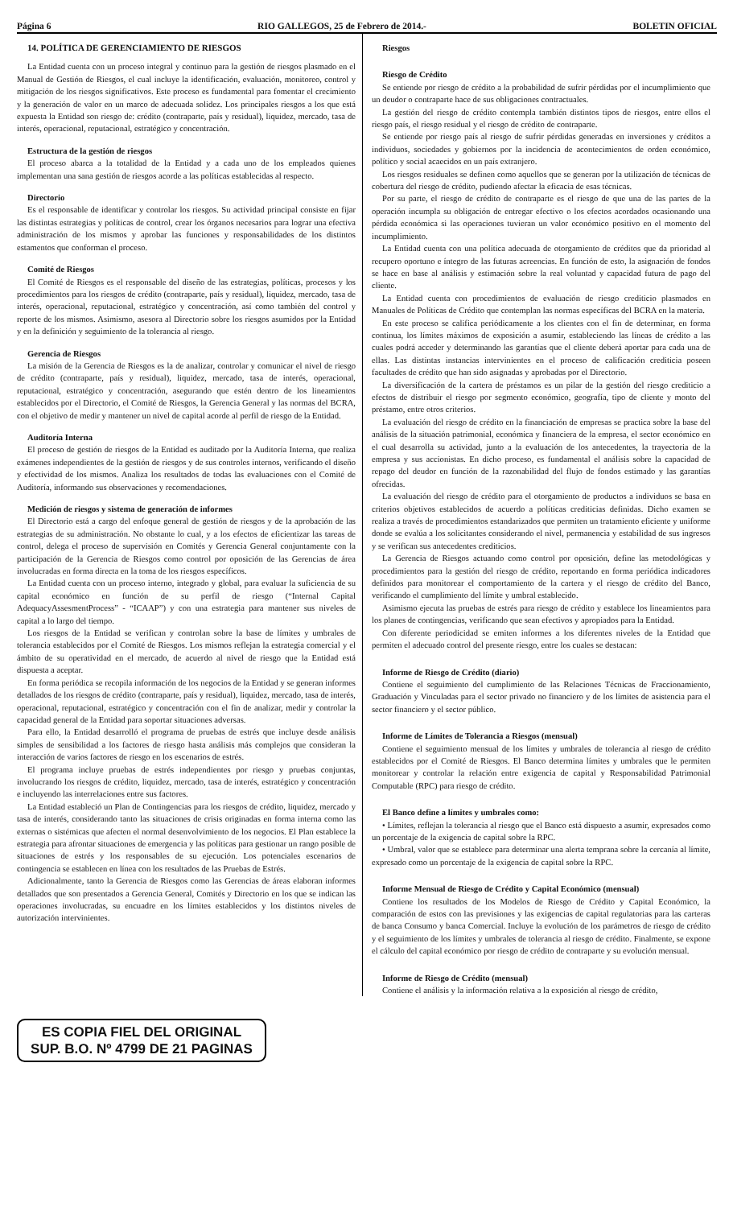Página 6 RIO GALLEGOS, 25 de Febrero de 2014.- BOLETIN OFICIAL
14. POLÍTICA DE GERENCIAMIENTO DE RIESGOS
La Entidad cuenta con un proceso integral y continuo para la gestión de riesgos plasmado en el Manual de Gestión de Riesgos, el cual incluye la identificación, evaluación, monitoreo, control y mitigación de los riesgos significativos. Este proceso es fundamental para fomentar el crecimiento y la generación de valor en un marco de adecuada solidez. Los principales riesgos a los que está expuesta la Entidad son riesgo de: crédito (contraparte, país y residual), liquidez, mercado, tasa de interés, operacional, reputacional, estratégico y concentración.
Estructura de la gestión de riesgos
El proceso abarca a la totalidad de la Entidad y a cada uno de los empleados quienes implementan una sana gestión de riesgos acorde a las políticas establecidas al respecto.
Directorio
Es el responsable de identificar y controlar los riesgos. Su actividad principal consiste en fijar las distintas estrategias y políticas de control, crear los órganos necesarios para lograr una efectiva administración de los mismos y aprobar las funciones y responsabilidades de los distintos estamentos que conforman el proceso.
Comité de Riesgos
El Comité de Riesgos es el responsable del diseño de las estrategias, políticas, procesos y los procedimientos para los riesgos de crédito (contraparte, país y residual), liquidez, mercado, tasa de interés, operacional, reputacional, estratégico y concentración, así como también del control y reporte de los mismos. Asimismo, asesora al Directorio sobre los riesgos asumidos por la Entidad y en la definición y seguimiento de la tolerancia al riesgo.
Gerencia de Riesgos
La misión de la Gerencia de Riesgos es la de analizar, controlar y comunicar el nivel de riesgo de crédito (contraparte, país y residual), liquidez, mercado, tasa de interés, operacional, reputacional, estratégico y concentración, asegurando que estén dentro de los lineamientos establecidos por el Directorio, el Comité de Riesgos, la Gerencia General y las normas del BCRA, con el objetivo de medir y mantener un nivel de capital acorde al perfil de riesgo de la Entidad.
Auditoría Interna
El proceso de gestión de riesgos de la Entidad es auditado por la Auditoría Interna, que realiza exámenes independientes de la gestión de riesgos y de sus controles internos, verificando el diseño y efectividad de los mismos. Analiza los resultados de todas las evaluaciones con el Comité de Auditoría, informando sus observaciones y recomendaciones.
Medición de riesgos y sistema de generación de informes
El Directorio está a cargo del enfoque general de gestión de riesgos y de la aprobación de las estrategias de su administración. No obstante lo cual, y a los efectos de eficientizar las tareas de control, delega el proceso de supervisión en Comités y Gerencia General conjuntamente con la participación de la Gerencia de Riesgos como control por oposición de las Gerencias de área involucradas en forma directa en la toma de los riesgos específicos.
La Entidad cuenta con un proceso interno, integrado y global, para evaluar la suficiencia de su capital económico en función de su perfil de riesgo (“Internal Capital AdequacyAssesmentProcess” - “ICAAP”) y con una estrategia para mantener sus niveles de capital a lo largo del tiempo.
Los riesgos de la Entidad se verifican y controlan sobre la base de límites y umbrales de tolerancia establecidos por el Comité de Riesgos. Los mismos reflejan la estrategia comercial y el ámbito de su operatividad en el mercado, de acuerdo al nivel de riesgo que la Entidad está dispuesta a aceptar.
En forma periódica se recopila información de los negocios de la Entidad y se generan informes detallados de los riesgos de crédito (contraparte, país y residual), liquidez, mercado, tasa de interés, operacional, reputacional, estratégico y concentración con el fin de analizar, medir y controlar la capacidad general de la Entidad para soportar situaciones adversas.
Para ello, la Entidad desarrolló el programa de pruebas de estrés que incluye desde análisis simples de sensibilidad a los factores de riesgo hasta análisis más complejos que consideran la interacción de varios factores de riesgo en los escenarios de estrés.
El programa incluye pruebas de estrés independientes por riesgo y pruebas conjuntas, involucrando los riesgos de crédito, liquidez, mercado, tasa de interés, estratégico y concentración e incluyendo las interrelaciones entre sus factores.
La Entidad estableció un Plan de Contingencias para los riesgos de crédito, liquidez, mercado y tasa de interés, considerando tanto las situaciones de crisis originadas en forma interna como las externas o sistémicas que afecten el normal desenvolvimiento de los negocios. El Plan establece la estrategia para afrontar situaciones de emergencia y las políticas para gestionar un rango posible de situaciones de estrés y los responsables de su ejecución. Los potenciales escenarios de contingencia se establecen en línea con los resultados de las Pruebas de Estrés.
Adicionalmente, tanto la Gerencia de Riesgos como las Gerencias de áreas elaboran informes detallados que son presentados a Gerencia General, Comités y Directorio en los que se indican las operaciones involucradas, su encuadre en los límites establecidos y los distintos niveles de autorización intervinientes.
Riesgos
Riesgo de Crédito
Se entiende por riesgo de crédito a la probabilidad de sufrir pérdidas por el incumplimiento que un deudor o contraparte hace de sus obligaciones contractuales.
La gestión del riesgo de crédito contempla también distintos tipos de riesgos, entre ellos el riesgo país, el riesgo residual y el riesgo de crédito de contraparte.
Se entiende por riesgo país al riesgo de sufrir pérdidas generadas en inversiones y créditos a individuos, sociedades y gobiernos por la incidencia de acontecimientos de orden económico, político y social acaecidos en un país extranjero.
Los riesgos residuales se definen como aquellos que se generan por la utilización de técnicas de cobertura del riesgo de crédito, pudiendo afectar la eficacia de esas técnicas.
Por su parte, el riesgo de crédito de contraparte es el riesgo de que una de las partes de la operación incumpla su obligación de entregar efectivo o los efectos acordados ocasionando una pérdida económica si las operaciones tuvieran un valor económico positivo en el momento del incumplimiento.
La Entidad cuenta con una política adecuada de otorgamiento de créditos que da prioridad al recupero oportuno e íntegro de las futuras acreencias. En función de esto, la asignación de fondos se hace en base al análisis y estimación sobre la real voluntad y capacidad futura de pago del cliente.
La Entidad cuenta con procedimientos de evaluación de riesgo crediticio plasmados en Manuales de Políticas de Crédito que contemplan las normas específicas del BCRA en la materia.
En este proceso se califica periódicamente a los clientes con el fin de determinar, en forma continua, los límites máximos de exposición a asumir, estableciendo las líneas de crédito a las cuales podrá acceder y determinando las garantías que el cliente deberá aportar para cada una de ellas. Las distintas instancias intervinientes en el proceso de calificación crediticia poseen facultades de crédito que han sido asignadas y aprobadas por el Directorio.
La diversificación de la cartera de préstamos es un pilar de la gestión del riesgo crediticio a efectos de distribuir el riesgo por segmento económico, geografía, tipo de cliente y monto del préstamo, entre otros criterios.
La evaluación del riesgo de crédito en la financiación de empresas se practica sobre la base del análisis de la situación patrimonial, económica y financiera de la empresa, el sector económico en el cual desarrolla su actividad, junto a la evaluación de los antecedentes, la trayectoria de la empresa y sus accionistas. En dicho proceso, es fundamental el análisis sobre la capacidad de repago del deudor en función de la razonabilidad del flujo de fondos estimado y las garantías ofrecidas.
La evaluación del riesgo de crédito para el otorgamiento de productos a individuos se basa en criterios objetivos establecidos de acuerdo a políticas crediticias definidas. Dicho examen se realiza a través de procedimientos estandarizados que permiten un tratamiento eficiente y uniforme donde se evalúa a los solicitantes considerando el nivel, permanencia y estabilidad de sus ingresos y se verifican sus antecedentes crediticios.
La Gerencia de Riesgos actuando como control por oposición, define las metodológicas y procedimientos para la gestión del riesgo de crédito, reportando en forma periódica indicadores definidos para monitorear el comportamiento de la cartera y el riesgo de crédito del Banco, verificando el cumplimiento del límite y umbral establecido.
Asimismo ejecuta las pruebas de estrés para riesgo de crédito y establece los lineamientos para los planes de contingencias, verificando que sean efectivos y apropiados para la Entidad.
Con diferente periodicidad se emiten informes a los diferentes niveles de la Entidad que permiten el adecuado control del presente riesgo, entre los cuales se destacan:
Informe de Riesgo de Crédito (diario)
Contiene el seguimiento del cumplimiento de las Relaciones Técnicas de Fraccionamiento, Graduación y Vinculadas para el sector privado no financiero y de los límites de asistencia para el sector financiero y el sector público.
Informe de Límites de Tolerancia a Riesgos (mensual)
Contiene el seguimiento mensual de los límites y umbrales de tolerancia al riesgo de crédito establecidos por el Comité de Riesgos. El Banco determina límites y umbrales que le permiten monitorear y controlar la relación entre exigencia de capital y Responsabilidad Patrimonial Computable (RPC) para riesgo de crédito.
El Banco define a límites y umbrales como:
• Límites, reflejan la tolerancia al riesgo que el Banco está dispuesto a asumir, expresados como un porcentaje de la exigencia de capital sobre la RPC.
• Umbral, valor que se establece para determinar una alerta temprana sobre la cercanía al límite, expresado como un porcentaje de la exigencia de capital sobre la RPC.
Informe Mensual de Riesgo de Crédito y Capital Económico (mensual)
Contiene los resultados de los Modelos de Riesgo de Crédito y Capital Económico, la comparación de estos con las previsiones y las exigencias de capital regulatorias para las carteras de banca Consumo y banca Comercial. Incluye la evolución de los parámetros de riesgo de crédito y el seguimiento de los límites y umbrales de tolerancia al riesgo de crédito. Finalmente, se expone el cálculo del capital económico por riesgo de crédito de contraparte y su evolución mensual.
Informe de Riesgo de Crédito (mensual)
Contiene el análisis y la información relativa a la exposición al riesgo de crédito,
ES COPIA FIEL DEL ORIGINAL
SUP. B.O. Nº 4799 DE 21 PAGINAS